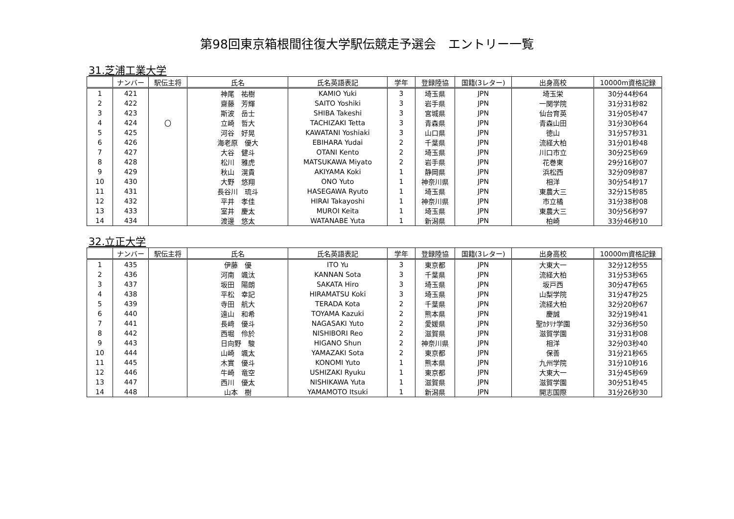第98回東京箱根間往復大学駅伝競走予選会　エントリー一覧
31.芝浦工業大学
| | ナンバー | 駅伝主将 | 氏名 | 氏名英語表記 | 学年 | 登録陸協 | 国籍(3レター) | 出身高校 | 10000m資格記録 |
| --- | --- | --- | --- | --- | --- | --- | --- | --- | --- |
| 1 | 421 | | 神尾 祐樹 | KAMIO Yuki | 3 | 埼玉県 | JPN | 埼玉栄 | 30分44秒64 |
| 2 | 422 | | 齋藤 芳輝 | SAITO Yoshiki | 3 | 岩手県 | JPN | 一関学院 | 31分31秒82 |
| 3 | 423 | | 斯波 岳士 | SHIBA Takeshi | 3 | 宮城県 | JPN | 仙台育英 | 31分05秒47 |
| 4 | 424 | 〇 | 立崎 哲大 | TACHIZAKI Tetta | 3 | 青森県 | JPN | 青森山田 | 31分30秒64 |
| 5 | 425 | | 河谷 好晃 | KAWATANI Yoshiaki | 3 | 山口県 | JPN | 徳山 | 31分57秒31 |
| 6 | 426 | | 海老原 優大 | EBIHARA Yudai | 2 | 千葉県 | JPN | 流経大柏 | 31分01秒48 |
| 7 | 427 | | 大谷 健斗 | OTANI Kento | 2 | 埼玉県 | JPN | 川口市立 | 30分25秒69 |
| 8 | 428 | | 松川 雅虎 | MATSUKAWA Miyato | 2 | 岩手県 | JPN | 花巻東 | 29分16秒07 |
| 9 | 429 | | 秋山 滉貴 | AKIYAMA Koki | 1 | 静岡県 | JPN | 浜松西 | 32分09秒87 |
| 10 | 430 | | 大野 悠翔 | ONO Yuto | 1 | 神奈川県 | JPN | 相洋 | 30分54秒17 |
| 11 | 431 | | 長谷川 琉斗 | HASEGAWA Ryuto | 1 | 埼玉県 | JPN | 東農大三 | 32分15秒85 |
| 12 | 432 | | 平井 孝佳 | HIRAI Takayoshi | 1 | 神奈川県 | JPN | 市立橘 | 31分38秒08 |
| 13 | 433 | | 室井 慶太 | MUROI Keita | 1 | 埼玉県 | JPN | 東農大三 | 30分56秒97 |
| 14 | 434 | | 渡邊 悠太 | WATANABE Yuta | 1 | 新潟県 | JPN | 柏崎 | 33分46秒10 |
32.立正大学
| | ナンバー | 駅伝主将 | 氏名 | 氏名英語表記 | 学年 | 登録陸協 | 国籍(3レター) | 出身高校 | 10000m資格記録 |
| --- | --- | --- | --- | --- | --- | --- | --- | --- | --- |
| 1 | 435 | | 伊藤 優 | ITO Yu | 3 | 東京都 | JPN | 大東大一 | 32分12秒55 |
| 2 | 436 | | 河南 颯汰 | KANNAN Sota | 3 | 千葉県 | JPN | 流経大柏 | 31分53秒65 |
| 3 | 437 | | 坂田 陽朗 | SAKATA Hiro | 3 | 埼玉県 | JPN | 坂戸西 | 30分47秒65 |
| 4 | 438 | | 平松 幸記 | HIRAMATSU Koki | 3 | 埼玉県 | JPN | 山梨学院 | 31分47秒25 |
| 5 | 439 | | 寺田 航大 | TERADA Kota | 2 | 千葉県 | JPN | 流経大柏 | 32分20秒67 |
| 6 | 440 | | 遠山 和希 | TOYAMA Kazuki | 2 | 熊本県 | JPN | 慶誠 | 32分19秒41 |
| 7 | 441 | | 長﨑 優斗 | NAGASAKI Yuto | 2 | 愛媛県 | JPN | 聖ｶﾀﾘﾅ学園 | 32分36秒50 |
| 8 | 442 | | 西堀 伶於 | NISHIBORI Reo | 2 | 滋賀県 | JPN | 滋賀学園 | 31分31秒08 |
| 9 | 443 | | 日向野 駿 | HIGANO Shun | 2 | 神奈川県 | JPN | 相洋 | 32分03秒40 |
| 10 | 444 | | 山崎 颯太 | YAMAZAKI Sota | 2 | 東京都 | JPN | 保善 | 31分21秒65 |
| 11 | 445 | | 木實 優斗 | KONOMI Yuto | 1 | 熊本県 | JPN | 九州学院 | 31分10秒16 |
| 12 | 446 | | 牛崎 竜空 | USHIZAKI Ryuku | 1 | 東京都 | JPN | 大東大一 | 31分45秒69 |
| 13 | 447 | | 西川 優太 | NISHIKAWA Yuta | 1 | 滋賀県 | JPN | 滋賀学園 | 30分51秒45 |
| 14 | 448 | | 山本 樹 | YAMAMOTO Itsuki | 1 | 新潟県 | JPN | 開志国際 | 31分26秒30 |